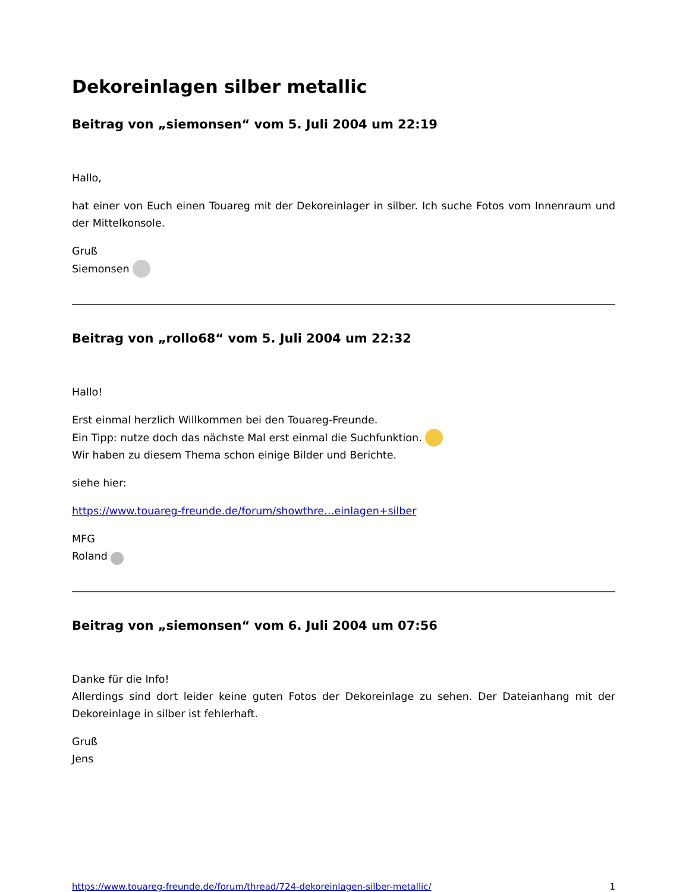Dekoreinlagen silber metallic
Beitrag von „siemonsen“ vom 5. Juli 2004 um 22:19
Hallo,
hat einer von Euch einen Touareg mit der Dekoreinlager in silber. Ich suche Fotos vom Innenraum und der Mittelkonsole.
Gruß
Siemonsen
Beitrag von „rollo68“ vom 5. Juli 2004 um 22:32
Hallo!
Erst einmal herzlich Willkommen bei den Touareg-Freunde.
Ein Tipp: nutze doch das nächste Mal erst einmal die Suchfunktion.
Wir haben zu diesem Thema schon einige Bilder und Berichte.
siehe hier:
https://www.touareg-freunde.de/forum/showthre…einlagen+silber
MFG
Roland
Beitrag von „siemonsen“ vom 6. Juli 2004 um 07:56
Danke für die Info!
Allerdings sind dort leider keine guten Fotos der Dekoreinlage zu sehen. Der Dateianhang mit der Dekoreinlage in silber ist fehlerhaft.
Gruß
Jens
https://www.touareg-freunde.de/forum/thread/724-dekoreinlagen-silber-metallic/ 1